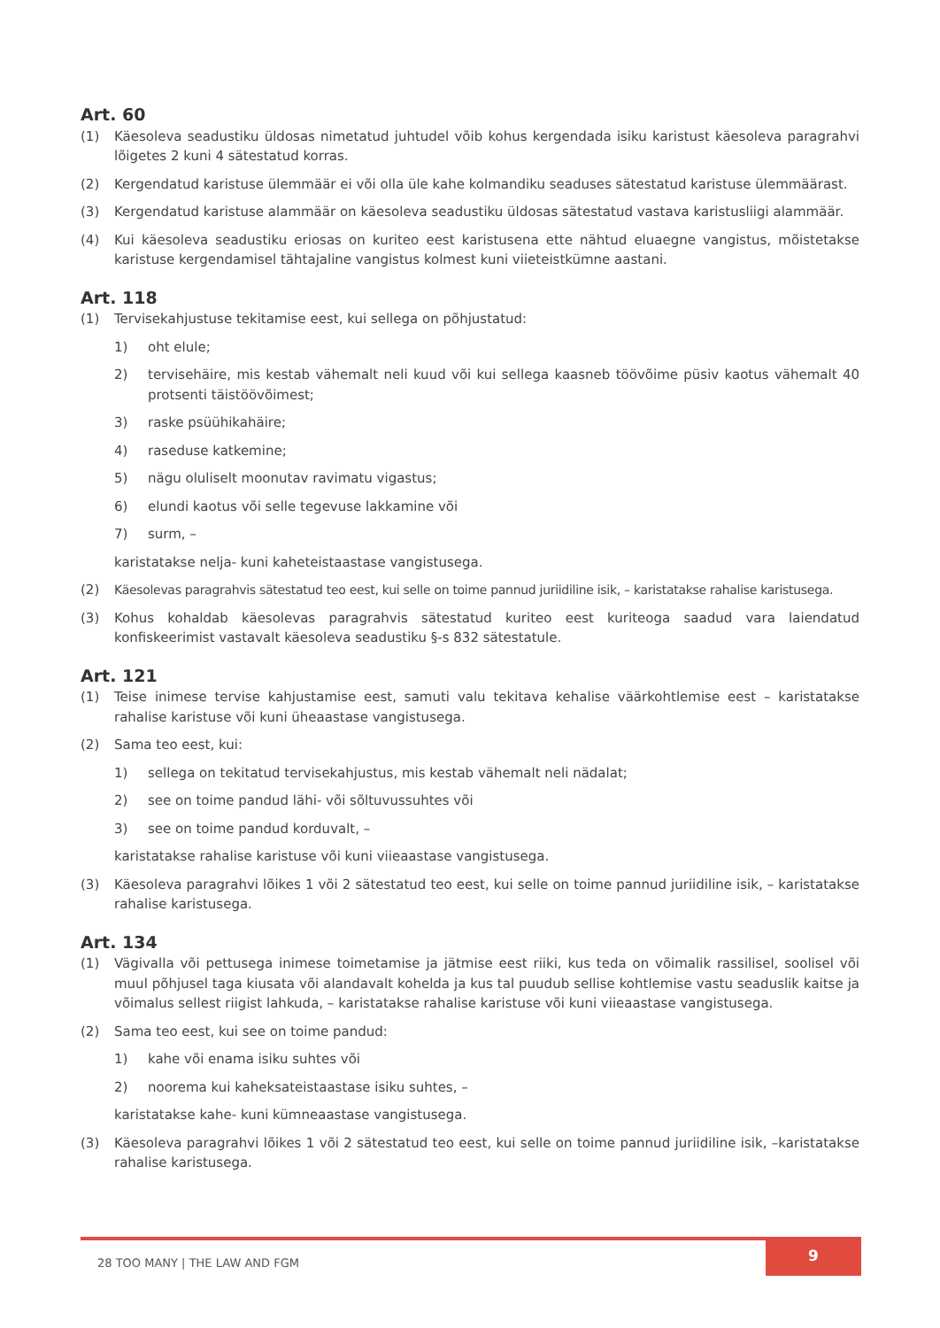Art. 60
(1) Käesoleva seadustiku üldosas nimetatud juhtudel võib kohus kergendada isiku karistust käesoleva paragrahvi lõigetes 2 kuni 4 sätestatud korras.
(2) Kergendatud karistuse ülemmäär ei või olla üle kahe kolmandiku seaduses sätestatud karistuse ülemmäärast.
(3) Kergendatud karistuse alammäär on käesoleva seadustiku üldosas sätestatud vastava karistusliigi alammäär.
(4) Kui käesoleva seadustiku eriosas on kuriteo eest karistusena ette nähtud eluaegne vangistus, mõistetakse karistuse kergendamisel tähtajaline vangistus kolmest kuni viieteistkümne aastani.
Art. 118
(1) Tervisekahjustuse tekitamise eest, kui sellega on põhjustatud:
1) oht elule;
2) tervisehäire, mis kestab vähemalt neli kuud või kui sellega kaasneb töövõime püsiv kaotus vähemalt 40 protsenti täistöövõimest;
3) raske psüühikahäire;
4) raseduse katkemine;
5) nägu oluliselt moonutav ravimatu vigastus;
6) elundi kaotus või selle tegevuse lakkamine või
7) surm, –
karistatakse nelja- kuni kaheteistaastase vangistusega.
(2) Käesolevas paragrahvis sätestatud teo eest, kui selle on toime pannud juriidiline isik, – karistatakse rahalise karistusega.
(3) Kohus kohaldab käesolevas paragrahvis sätestatud kuriteo eest kuriteoga saadud vara laiendatud konfiskeerimist vastavalt käesoleva seadustiku §-s 832 sätestatule.
Art. 121
(1) Teise inimese tervise kahjustamise eest, samuti valu tekitava kehalise väärkohtlemise eest – karistatakse rahalise karistuse või kuni üheaastase vangistusega.
(2) Sama teo eest, kui:
1) sellega on tekitatud tervisekahjustus, mis kestab vähemalt neli nädalat;
2) see on toime pandud lähi- või sõltuvussuhtes või
3) see on toime pandud korduvalt, –
karistatakse rahalise karistuse või kuni viieaastase vangistusega.
(3) Käesoleva paragrahvi lõikes 1 või 2 sätestatud teo eest, kui selle on toime pannud juriidiline isik, – karistatakse rahalise karistusega.
Art. 134
(1) Vägivalla või pettusega inimese toimetamise ja jätmise eest riiki, kus teda on võimalik rassilisel, soolisel või muul põhjusel taga kiusata või alandavalt kohelda ja kus tal puudub sellise kohtlemise vastu seaduslik kaitse ja võimalus sellest riigist lahkuda, – karistatakse rahalise karistuse või kuni viieaastase vangistusega.
(2) Sama teo eest, kui see on toime pandud:
1) kahe või enama isiku suhtes või
2) noorema kui kaheksateistaastase isiku suhtes, –
karistatakse kahe- kuni kümneaastase vangistusega.
(3) Käesoleva paragrahvi lõikes 1 või 2 sätestatud teo eest, kui selle on toime pannud juriidiline isik, –karistatakse rahalise karistusega.
28 TOO MANY | THE LAW AND FGM
9